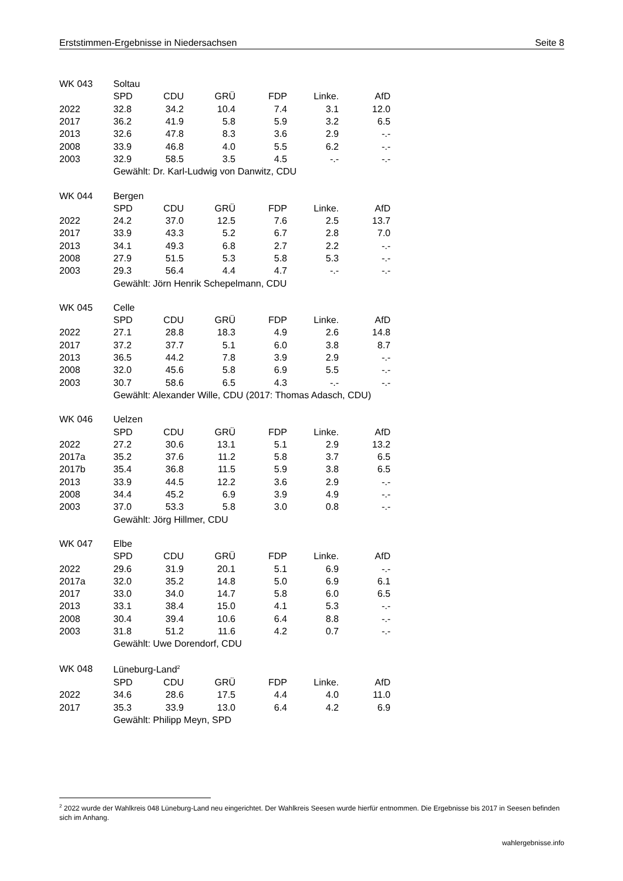Erststimmen-Ergebnisse in Niedersachsen Seite 8
| WK 043 | Soltau | | | | | |
| --- | --- | --- | --- | --- | --- | --- |
| | SPD | CDU | GRÜ | FDP | Linke. | AfD |
| 2022 | 32.8 | 34.2 | 10.4 | 7.4 | 3.1 | 12.0 |
| 2017 | 36.2 | 41.9 | 5.8 | 5.9 | 3.2 | 6.5 |
| 2013 | 32.6 | 47.8 | 8.3 | 3.6 | 2.9 | -.- |
| 2008 | 33.9 | 46.8 | 4.0 | 5.5 | 6.2 | -.- |
| 2003 | 32.9 | 58.5 | 3.5 | 4.5 | -.- | -.- |
| | Gewählt: Dr. Karl-Ludwig von Danwitz, CDU | | | | | |
| WK 044 | Bergen | | | | | |
| --- | --- | --- | --- | --- | --- | --- |
| | SPD | CDU | GRÜ | FDP | Linke. | AfD |
| 2022 | 24.2 | 37.0 | 12.5 | 7.6 | 2.5 | 13.7 |
| 2017 | 33.9 | 43.3 | 5.2 | 6.7 | 2.8 | 7.0 |
| 2013 | 34.1 | 49.3 | 6.8 | 2.7 | 2.2 | -.- |
| 2008 | 27.9 | 51.5 | 5.3 | 5.8 | 5.3 | -.- |
| 2003 | 29.3 | 56.4 | 4.4 | 4.7 | -.- | -.- |
| | Gewählt: Jörn Henrik Schepelmann, CDU | | | | | |
| WK 045 | Celle | | | | | |
| --- | --- | --- | --- | --- | --- | --- |
| | SPD | CDU | GRÜ | FDP | Linke. | AfD |
| 2022 | 27.1 | 28.8 | 18.3 | 4.9 | 2.6 | 14.8 |
| 2017 | 37.2 | 37.7 | 5.1 | 6.0 | 3.8 | 8.7 |
| 2013 | 36.5 | 44.2 | 7.8 | 3.9 | 2.9 | -.- |
| 2008 | 32.0 | 45.6 | 5.8 | 6.9 | 5.5 | -.- |
| 2003 | 30.7 | 58.6 | 6.5 | 4.3 | -.- | -.- |
| | Gewählt: Alexander Wille, CDU (2017: Thomas Adasch, CDU) | | | | | |
| WK 046 | Uelzen | | | | | |
| --- | --- | --- | --- | --- | --- | --- |
| | SPD | CDU | GRÜ | FDP | Linke. | AfD |
| 2022 | 27.2 | 30.6 | 13.1 | 5.1 | 2.9 | 13.2 |
| 2017a | 35.2 | 37.6 | 11.2 | 5.8 | 3.7 | 6.5 |
| 2017b | 35.4 | 36.8 | 11.5 | 5.9 | 3.8 | 6.5 |
| 2013 | 33.9 | 44.5 | 12.2 | 3.6 | 2.9 | -.- |
| 2008 | 34.4 | 45.2 | 6.9 | 3.9 | 4.9 | -.- |
| 2003 | 37.0 | 53.3 | 5.8 | 3.0 | 0.8 | -.- |
| | Gewählt: Jörg Hillmer, CDU | | | | | |
| WK 047 | Elbe | | | | | |
| --- | --- | --- | --- | --- | --- | --- |
| | SPD | CDU | GRÜ | FDP | Linke. | AfD |
| 2022 | 29.6 | 31.9 | 20.1 | 5.1 | 6.9 | -.- |
| 2017a | 32.0 | 35.2 | 14.8 | 5.0 | 6.9 | 6.1 |
| 2017 | 33.0 | 34.0 | 14.7 | 5.8 | 6.0 | 6.5 |
| 2013 | 33.1 | 38.4 | 15.0 | 4.1 | 5.3 | -.- |
| 2008 | 30.4 | 39.4 | 10.6 | 6.4 | 8.8 | -.- |
| 2003 | 31.8 | 51.2 | 11.6 | 4.2 | 0.7 | -.- |
| | Gewählt: Uwe Dorendorf, CDU | | | | | |
| WK 048 | Lüneburg-Land<sup>2</sup> | | | | | |
| --- | --- | --- | --- | --- | --- | --- |
| | SPD | CDU | GRÜ | FDP | Linke. | AfD |
| 2022 | 34.6 | 28.6 | 17.5 | 4.4 | 4.0 | 11.0 |
| 2017 | 35.3 | 33.9 | 13.0 | 6.4 | 4.2 | 6.9 |
| | Gewählt: Philipp Meyn, SPD | | | | | |
<sup>2</sup> 2022 wurde der Wahlkreis 048 Lüneburg-Land neu eingerichtet. Der Wahlkreis Seesen wurde hierfür entnommen. Die Ergebnisse bis 2017 in Seesen befinden sich im Anhang.
wahlergebnisse.info